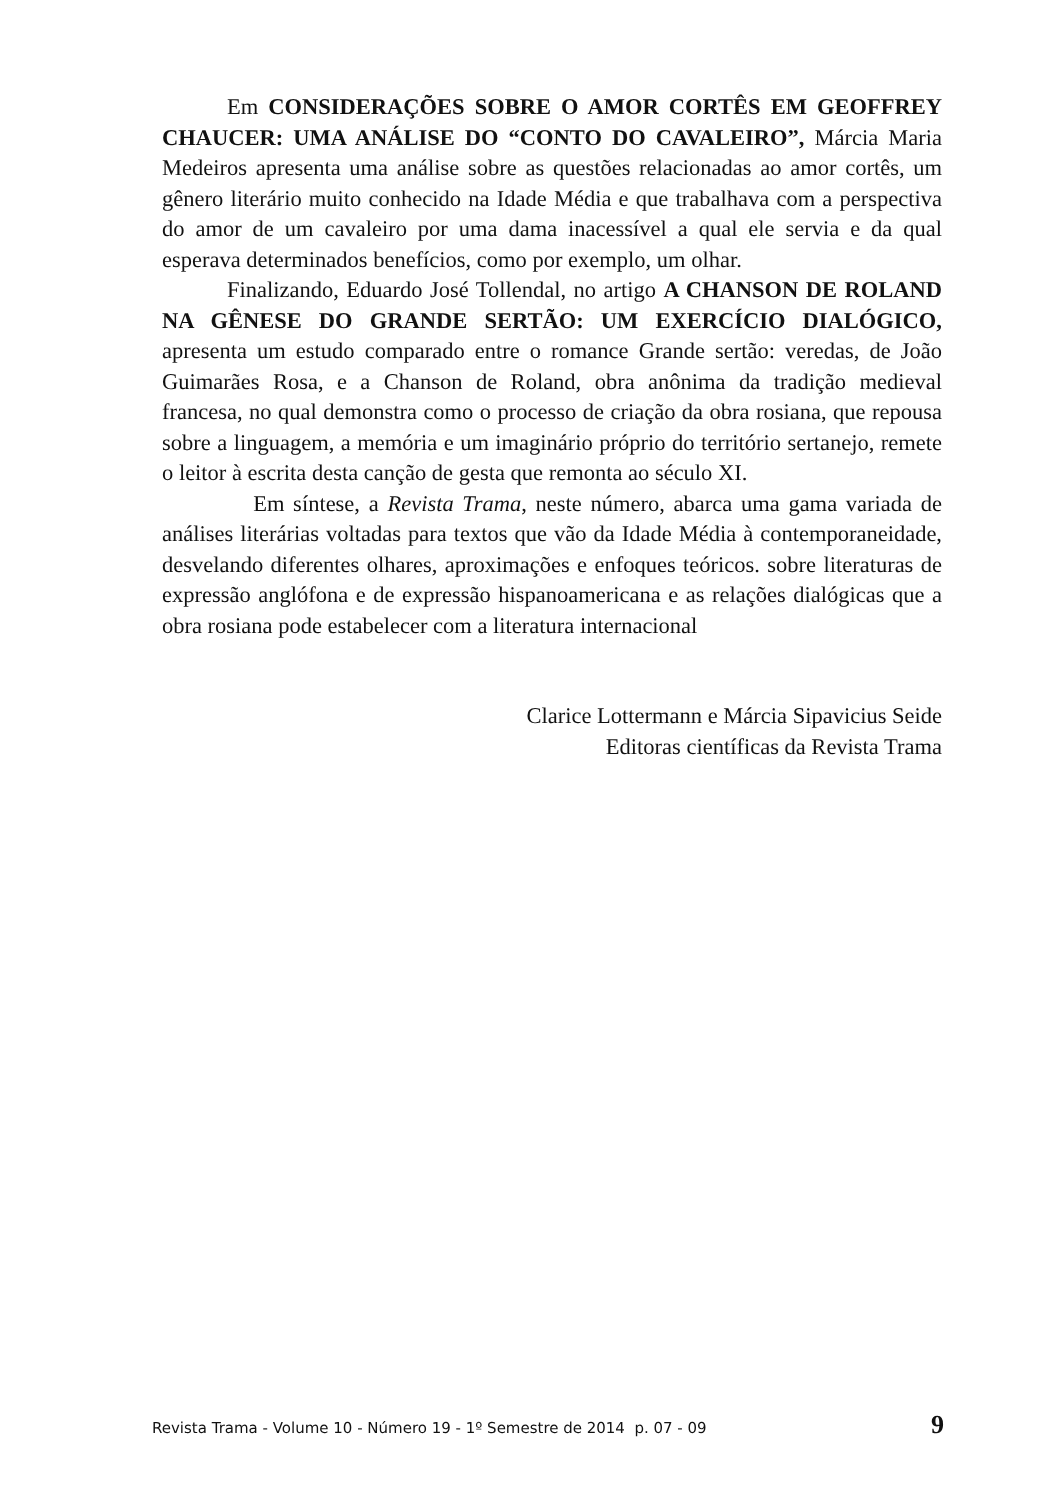Em CONSIDERAÇÕES SOBRE O AMOR CORTÊS EM GEOFFREY CHAUCER: UMA ANÁLISE DO “CONTO DO CAVALEIRO”, Márcia Maria Medeiros apresenta uma análise sobre as questões relacionadas ao amor cortês, um gênero literário muito conhecido na Idade Média e que trabalhava com a perspectiva do amor de um cavaleiro por uma dama inacessível a qual ele servia e da qual esperava determinados benefícios, como por exemplo, um olhar.
Finalizando, Eduardo José Tollendal, no artigo A CHANSON DE ROLAND NA GÊNESE DO GRANDE SERTÃO: UM EXERCÍCIO DIALÓGICO, apresenta um estudo comparado entre o romance Grande sertão: veredas, de João Guimarães Rosa, e a Chanson de Roland, obra anônima da tradição medieval francesa, no qual demonstra como o processo de criação da obra rosiana, que repousa sobre a linguagem, a memória e um imaginário próprio do território sertanejo, remete o leitor à escrita desta canção de gesta que remonta ao século XI.
Em síntese, a Revista Trama, neste número, abarca uma gama variada de análises literárias voltadas para textos que vão da Idade Média à contemporaneidade, desvelando diferentes olhares, aproximações e enfoques teóricos. sobre literaturas de expressão anglófona e de expressão hispanoamericana e as relações dialógicas que a obra rosiana pode estabelecer com a literatura internacional
Clarice Lottermann e Márcia Sipavicius Seide
Editoras científicas da Revista Trama
Revista Trama - Volume 10 - Número 19 - 1º Semestre de 2014 p. 07 - 09 9